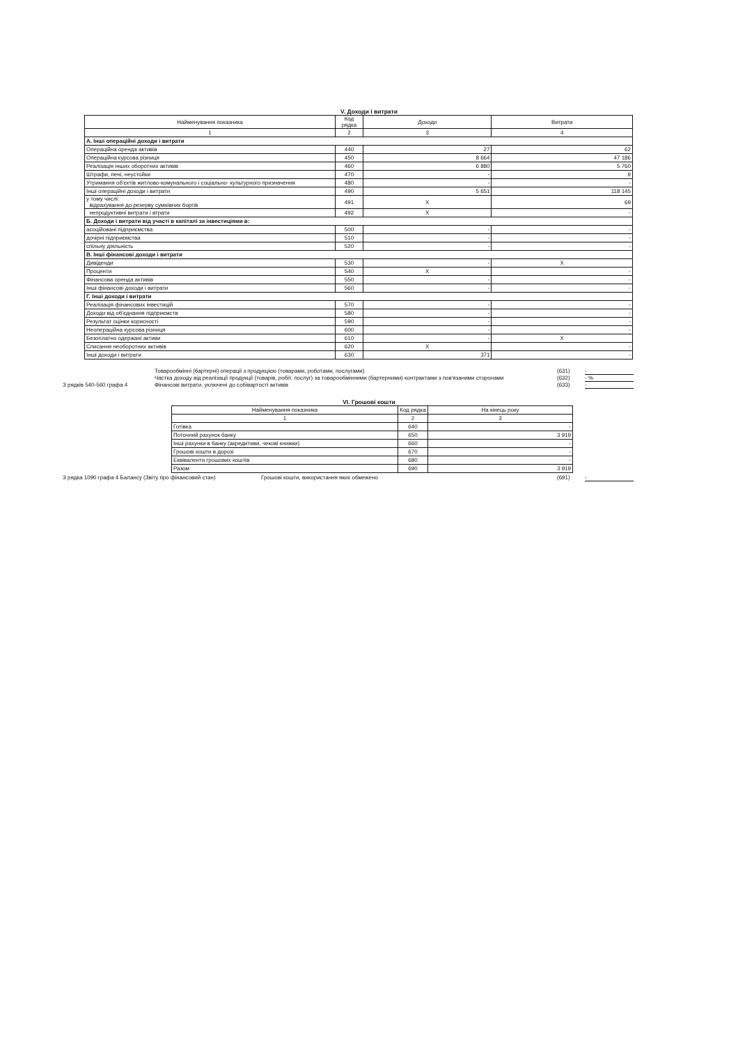V. Доходи і витрати
| Найменування показника | Код рядка | Доходи | Витрати |
| --- | --- | --- | --- |
| 1 | 2 | 3 | 4 |
| А. Інші операційні доходи і витрати | | | |
| Операційна оренда активів | 440 | 27 | 62 |
| Операційна курсова різниця | 450 | 8 664 | 47 186 |
| Реалізація інших оборотних активів | 460 | 6 880 | 5 760 |
| Штрафи, пені, неустойки | 470 | - | 9 |
| Утримання об'єктів житлово-комунального і соціально- культурного призначення | 480 | - | - |
| Інші операційні доходи і витрати | 490 | 5 651 | 118 145 |
| у тому числі: відрахування до резерву сумнівних боргів | 491 | X | 69 |
| непродуктивні витрати і втрати | 492 | X | - |
| Б. Доходи і витрати від участі в капіталі за інвестиціями в: | | | |
| асоційовані підприємства | 500 | - | - |
| дочірні підприємства | 510 | - | - |
| спільну діяльність | 520 | - | - |
| В. Інші фінансові доходи і витрати | | | |
| Дивіденди | 530 | - | X |
| Проценти | 540 | X | - |
| Фінансова оренда активів | 550 | - | - |
| Інші фінансові доходи і витрати | 560 | - | - |
| Г. Інші доходи і витрати | | | |
| Реалізація фінансових інвестицій | 570 | - | - |
| Доходи від об'єднання підприємств | 580 | - | - |
| Результат оцінки корисності | 590 | - | - |
| Неопераційна курсова різниця | 600 | - | - |
| Безоплатно одержані активи | 610 | - | X |
| Списання необоротних активів | 620 | X | - |
| Інші доходи і витрати | 630 | 371 | - |
Товарообмінні (бартерні) операції з продукцією (товарами, роботами, послугами) (631) -
Частка доходу від реалізації продукції (товарів, робіт, послуг) за товарообмінними (бартерними) контрактами з пов'язаними сторонами (632) - %
З рядків 540-560 графа 4 Фінансові витрати, уключені до собівартості активів (633) -
VI. Грошові кошти
| Найменування показника | Код рядка | На кінець року |
| --- | --- | --- |
| 1 | 2 | 3 |
| Готівка | 640 | - |
| Поточний рахунок банку | 650 | 3 919 |
| Інші рахунки в банку (акредитиви, чекові книжки) | 660 | - |
| Грошові кошти в дорозі | 670 | - |
| Еквіваленти грошових коштів | 680 | - |
| Разом | 690 | 3 919 |
З рядка 1090 графа 4 Балансу (Звіту про фінансовий стан) Грошові кошти, використання яких обмежено (691) -